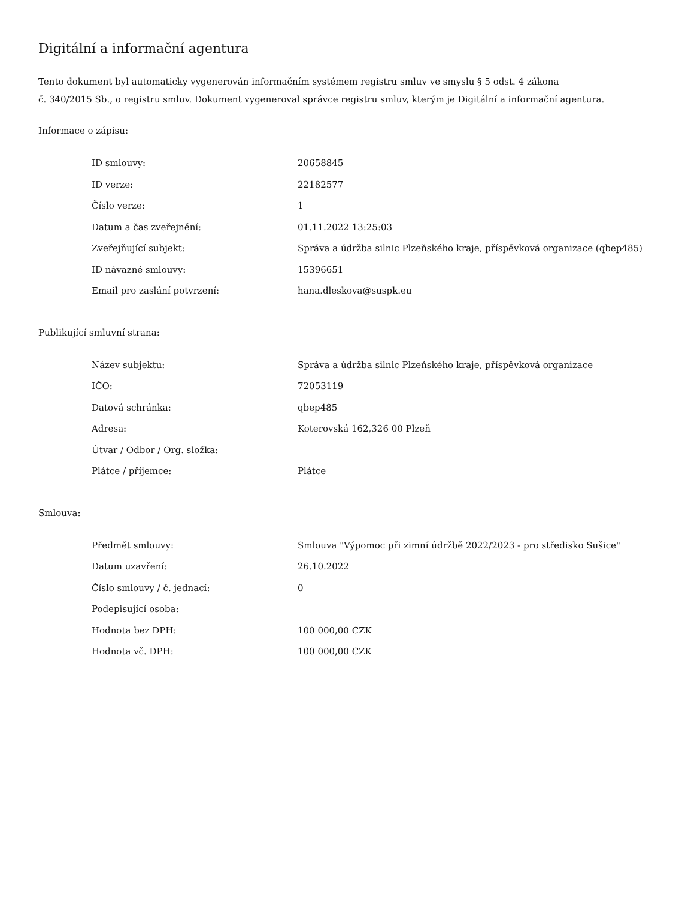Digitální a informační agentura
Tento dokument byl automaticky vygenerován informačním systémem registru smluv ve smyslu § 5 odst. 4 zákona
č. 340/2015 Sb., o registru smluv. Dokument vygeneroval správce registru smluv, kterým je Digitální a informační agentura.
Informace o zápisu:
| ID smlouvy: | 20658845 |
| ID verze: | 22182577 |
| Číslo verze: | 1 |
| Datum a čas zveřejnění: | 01.11.2022 13:25:03 |
| Zveřejňující subjekt: | Správa a údržba silnic Plzeňského kraje, příspěvková organizace (qbep485) |
| ID návazné smlouvy: | 15396651 |
| Email pro zaslání potvrzení: | hana.dleskova@suspk.eu |
Publikující smluvní strana:
| Název subjektu: | Správa a údržba silnic Plzeňského kraje, příspěvková organizace |
| IČO: | 72053119 |
| Datová schránka: | qbep485 |
| Adresa: | Koterovská 162,326 00 Plzeň |
| Útvar / Odbor / Org. složka: | |
| Plátce / příjemce: | Plátce |
Smlouva:
| Předmět smlouvy: | Smlouva "Výpomoc při zimní údržbě 2022/2023 - pro středisko Sušice" |
| Datum uzavření: | 26.10.2022 |
| Číslo smlouvy / č. jednací: | 0 |
| Podepisující osoba: | |
| Hodnota bez DPH: | 100 000,00 CZK |
| Hodnota vč. DPH: | 100 000,00 CZK |